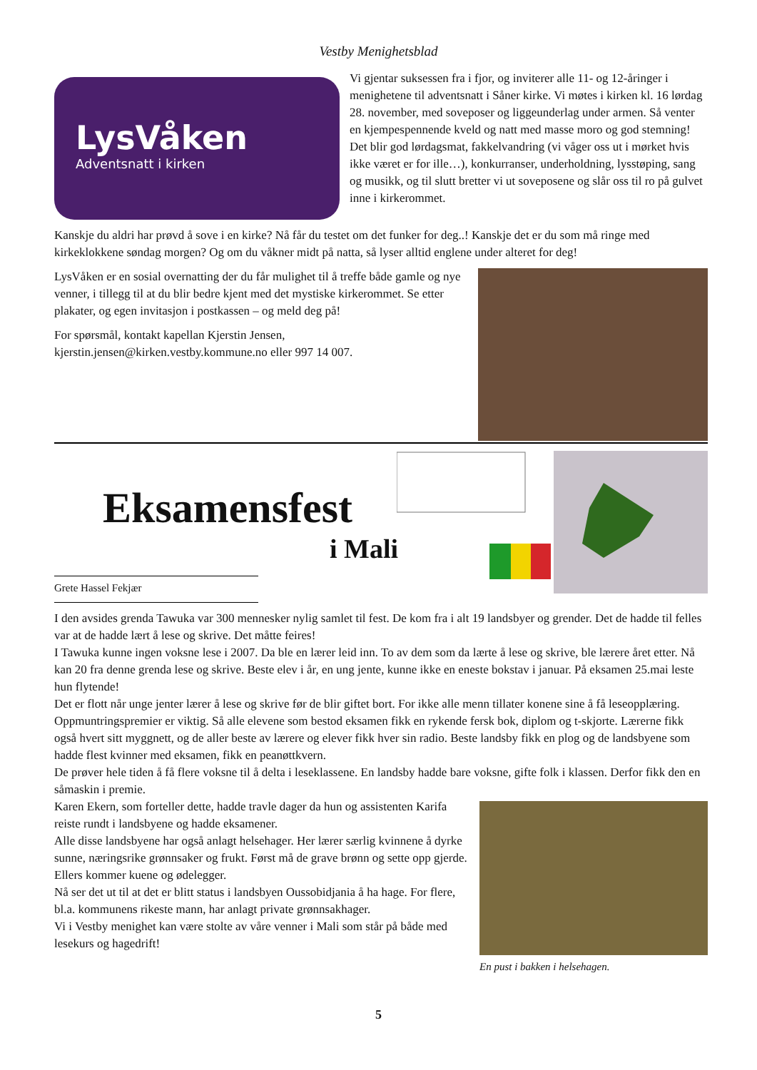Vestby Menighetsblad
LysVåken
Adventsnatt i kirken
Vi gjentar suksessen fra i fjor, og inviterer alle 11- og 12-åringer i menighetene til adventsnatt i Såner kirke. Vi møtes i kirken kl. 16 lørdag 28. november, med soveposer og liggeunderlag under armen. Så venter en kjempespennende kveld og natt med masse moro og god stemning! Det blir god lørdagsmat, fakkelvandring (vi våger oss ut i mørket hvis ikke været er for ille…), konkurranser, underholdning, lysstøping, sang og musikk, og til slutt bretter vi ut soveposene og slår oss til ro på gulvet inne i kirkerommet.
Kanskje du aldri har prøvd å sove i en kirke? Nå får du testet om det funker for deg..! Kanskje det er du som må ringe med kirkeklokkene søndag morgen? Og om du våkner midt på natta, så lyser alltid englene under alteret for deg!
LysVåken er en sosial overnatting der du får mulighet til å treffe både gamle og nye venner, i tillegg til at du blir bedre kjent med det mystiske kirkerommet. Se etter plakater, og egen invitasjon i postkassen – og meld deg på!
For spørsmål, kontakt kapellan Kjerstin Jensen, kjerstin.jensen@kirken.vestby.kommune.no eller 997 14 007.
Eksamensfest
i Mali
Grete Hassel Fekjær
I den avsides grenda Tawuka var 300 mennesker nylig samlet til fest. De kom fra i alt 19 landsbyer og grender. Det de hadde til felles var at de hadde lært å lese og skrive. Det måtte feires!
I Tawuka kunne ingen voksne lese i 2007. Da ble en lærer leid inn. To av dem som da lærte å lese og skrive, ble lærere året etter. Nå kan 20 fra denne grenda lese og skrive. Beste elev i år, en ung jente, kunne ikke en eneste bokstav i januar. På eksamen 25.mai leste hun flytende!
Det er flott når unge jenter lærer å lese og skrive før de blir giftet bort. For ikke alle menn tillater konene sine å få leseopplæring.
Oppmuntringspremier er viktig. Så alle elevene som bestod eksamen fikk en rykende fersk bok, diplom og t-skjorte. Lærerne fikk også hvert sitt myggnett, og de aller beste av lærere og elever fikk hver sin radio. Beste landsby fikk en plog og de landsbyene som hadde flest kvinner med eksamen, fikk en peanøttkvern.
De prøver hele tiden å få flere voksne til å delta i leseklassene. En landsby hadde bare voksne, gifte folk i klassen. Derfor fikk den en såmaskin i premie.
En pust i bakken i helsehagen.
Karen Ekern, som forteller dette, hadde travle dager da hun og assistenten Karifa reiste rundt i landsbyene og hadde eksamener.
Alle disse landsbyene har også anlagt helsehager. Her lærer særlig kvinnene å dyrke sunne, næringsrike grønnsaker og frukt. Først må de grave brønn og sette opp gjerde. Ellers kommer kuene og ødelegger.
Nå ser det ut til at det er blitt status i landsbyen Oussobidjania å ha hage. For flere, bl.a. kommunens rikeste mann, har anlagt private grønnsakhager.
Vi i Vestby menighet kan være stolte av våre venner i Mali som står på både med lesekurs og hagedrift!
5